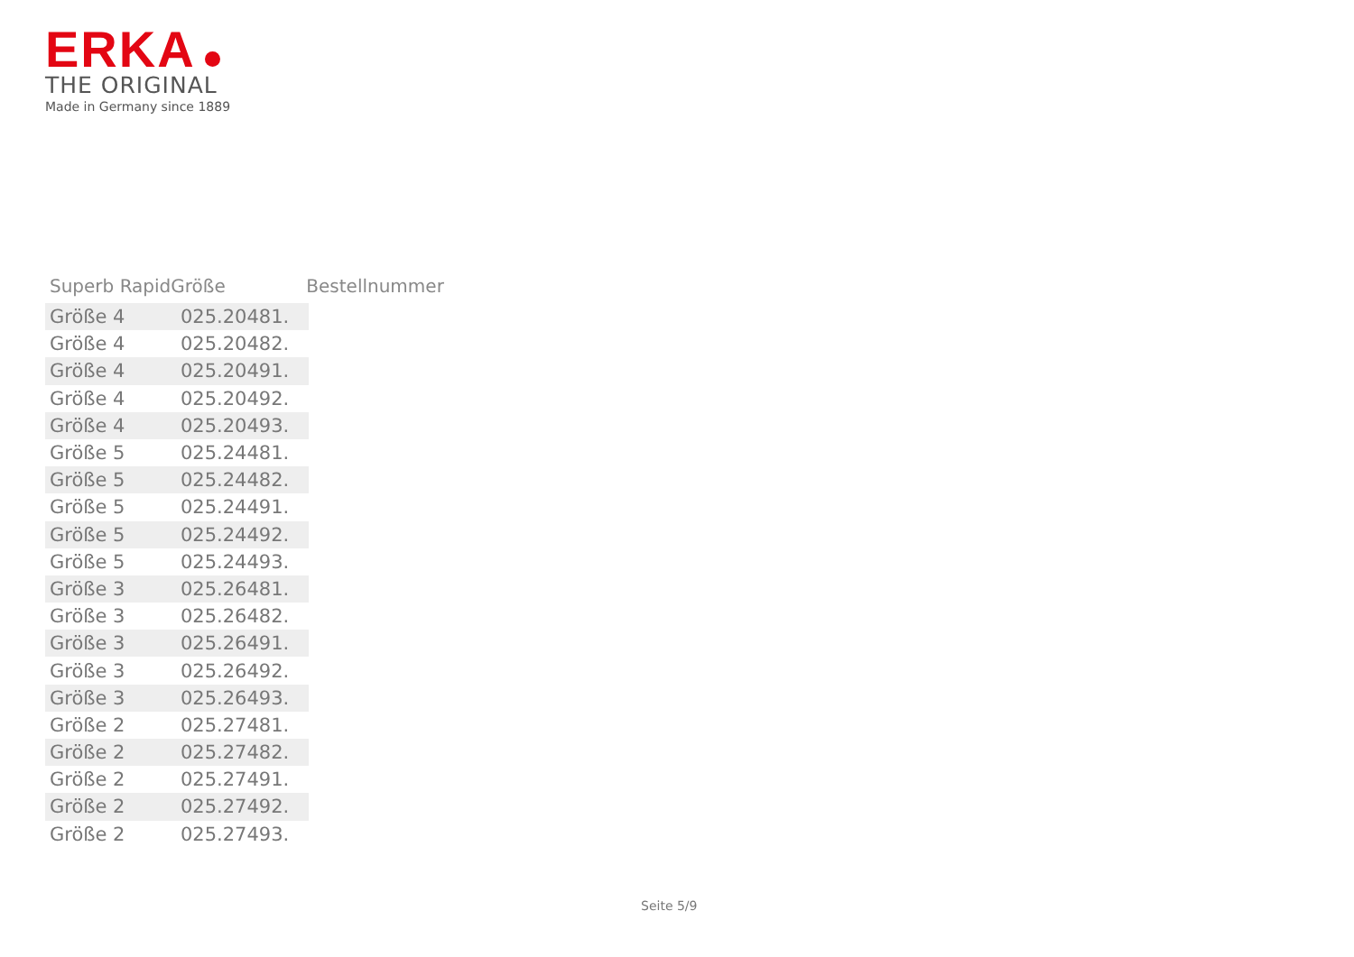ERKA
THE ORIGINAL
Made in Germany since 1889
Superb Rapid Größe Bestellnummer
| Größe 4 | 025.20481. |
| Größe 4 | 025.20482. |
| Größe 4 | 025.20491. |
| Größe 4 | 025.20492. |
| Größe 4 | 025.20493. |
| Größe 5 | 025.24481. |
| Größe 5 | 025.24482. |
| Größe 5 | 025.24491. |
| Größe 5 | 025.24492. |
| Größe 5 | 025.24493. |
| Größe 3 | 025.26481. |
| Größe 3 | 025.26482. |
| Größe 3 | 025.26491. |
| Größe 3 | 025.26492. |
| Größe 3 | 025.26493. |
| Größe 2 | 025.27481. |
| Größe 2 | 025.27482. |
| Größe 2 | 025.27491. |
| Größe 2 | 025.27492. |
| Größe 2 | 025.27493. |
Seite 5/9